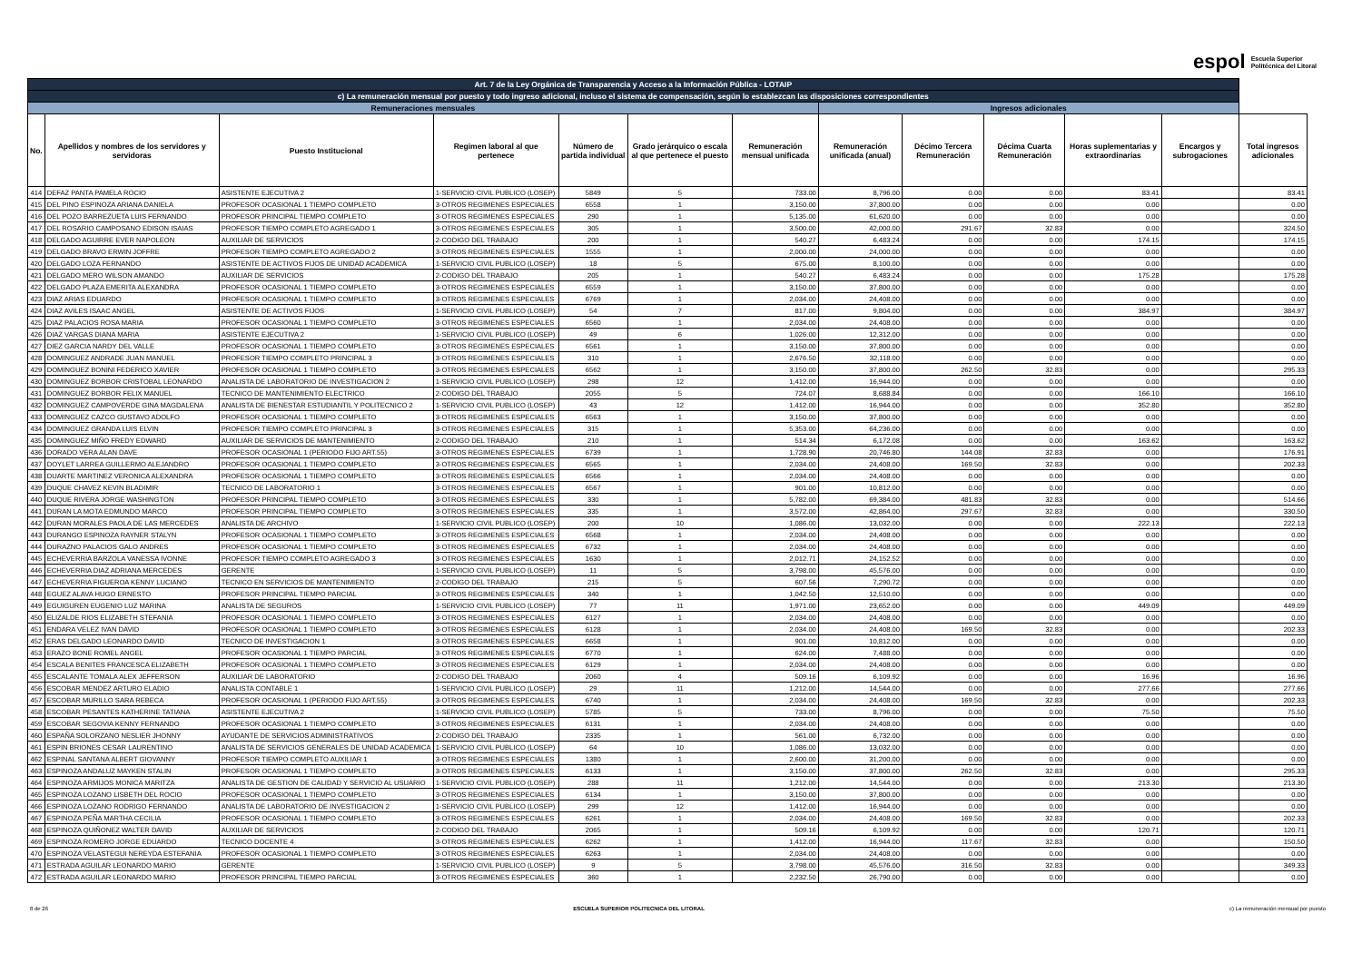espol Escuela Superior
Politécnica del Litoral
| Art. 7 de la Ley Orgánica de Transparencia y Acceso a la Información Pública - LOTAIP | | | | | | | | | | | | |
| c) La remuneración mensual por puesto y todo ingreso adicional, incluso el sistema de compensación, según lo establezcan las disposiciones correspondientes | | | | | | | | | | | | |
| Remuneraciones mensuales | | | | | | | Ingresos adicionales | | | | | |
| No. | Apellidos y nombres de los servidores y servidoras | Puesto Institucional | Regimen laboral al que pertenece | Número de partida individual | Grado jerárquico o escala al que pertenece el puesto | Remuneración mensual unificada | Remuneración unificada (anual) | Décimo Tercera Remuneración | Décima Cuarta Remuneración | Horas suplementarias y extraordinarias | Encargos y subrogaciones | Total ingresos adicionales |
| 414 | DEFAZ PANTA PAMELA ROCIO | ASISTENTE EJECUTIVA 2 | 1-SERVICIO CIVIL PUBLICO (LOSEP) | 5849 | 5 | 733.00 | 8,796.00 | 0.00 | 0.00 | 83.41 | | 83.41 |
| 415 | DEL PINO ESPINOZA ARIANA DANIELA | PROFESOR OCASIONAL 1 TIEMPO COMPLETO | 3-OTROS REGIMENES ESPECIALES | 6558 | 1 | 3,150.00 | 37,800.00 | 0.00 | 0.00 | 0.00 | | 0.00 |
| 416 | DEL POZO BARREZUETA LUIS FERNANDO | PROFESOR PRINCIPAL TIEMPO COMPLETO | 3-OTROS REGIMENES ESPECIALES | 290 | 1 | 5,135.00 | 61,620.00 | 0.00 | 0.00 | 0.00 | | 0.00 |
| 417 | DEL ROSARIO CAMPOSANO EDISON ISAIAS | PROFESOR TIEMPO COMPLETO AGREGADO 1 | 3-OTROS REGIMENES ESPECIALES | 305 | 1 | 3,500.00 | 42,000.00 | 291.67 | 32.83 | 0.00 | | 324.50 |
| 418 | DELGADO AGUIRRE EVER NAPOLEON | AUXILIAR DE SERVICIOS | 2-CODIGO DEL TRABAJO | 200 | 1 | 540.27 | 6,483.24 | 0.00 | 0.00 | 174.15 | | 174.15 |
| 419 | DELGADO BRAVO ERWIN JOFFRE | PROFESOR TIEMPO COMPLETO AGREGADO 2 | 3-OTROS REGIMENES ESPECIALES | 1555 | 1 | 2,000.00 | 24,000.00 | 0.00 | 0.00 | 0.00 | | 0.00 |
| 420 | DELGADO LOZA FERNANDO | ASISTENTE DE ACTIVOS FIJOS DE UNIDAD ACADEMICA | 1-SERVICIO CIVIL PUBLICO (LOSEP) | 18 | 5 | 675.00 | 8,100.00 | 0.00 | 0.00 | 0.00 | | 0.00 |
| 421 | DELGADO MERO WILSON AMANDO | AUXILIAR DE SERVICIOS | 2-CODIGO DEL TRABAJO | 205 | 1 | 540.27 | 6,483.24 | 0.00 | 0.00 | 175.28 | | 175.28 |
| 422 | DELGADO PLAZA EMERITA ALEXANDRA | PROFESOR OCASIONAL 1 TIEMPO COMPLETO | 3-OTROS REGIMENES ESPECIALES | 6559 | 1 | 3,150.00 | 37,800.00 | 0.00 | 0.00 | 0.00 | | 0.00 |
| 423 | DIAZ ARIAS EDUARDO | PROFESOR OCASIONAL 1 TIEMPO COMPLETO | 3-OTROS REGIMENES ESPECIALES | 6769 | 1 | 2,034.00 | 24,408.00 | 0.00 | 0.00 | 0.00 | | 0.00 |
| 424 | DIAZ AVILES ISAAC ANGEL | ASISTENTE DE ACTIVOS FIJOS | 1-SERVICIO CIVIL PUBLICO (LOSEP) | 54 | 7 | 817.00 | 9,804.00 | 0.00 | 0.00 | 384.97 | | 384.97 |
| 425 | DIAZ PALACIOS ROSA MARIA | PROFESOR OCASIONAL 1 TIEMPO COMPLETO | 3-OTROS REGIMENES ESPECIALES | 6560 | 1 | 2,034.00 | 24,408.00 | 0.00 | 0.00 | 0.00 | | 0.00 |
| 426 | DIAZ VARGAS DIANA MARIA | ASISTENTE EJECUTIVA 2 | 1-SERVICIO CIVIL PUBLICO (LOSEP) | 49 | 6 | 1,026.00 | 12,312.00 | 0.00 | 0.00 | 0.00 | | 0.00 |
| 427 | DIEZ GARCIA NARDY DEL VALLE | PROFESOR OCASIONAL 1 TIEMPO COMPLETO | 3-OTROS REGIMENES ESPECIALES | 6561 | 1 | 3,150.00 | 37,800.00 | 0.00 | 0.00 | 0.00 | | 0.00 |
| 428 | DOMINGUEZ ANDRADE JUAN MANUEL | PROFESOR TIEMPO COMPLETO PRINCIPAL 3 | 3-OTROS REGIMENES ESPECIALES | 310 | 1 | 2,676.50 | 32,118.00 | 0.00 | 0.00 | 0.00 | | 0.00 |
| 429 | DOMINGUEZ BONINI FEDERICO XAVIER | PROFESOR OCASIONAL 1 TIEMPO COMPLETO | 3-OTROS REGIMENES ESPECIALES | 6562 | 1 | 3,150.00 | 37,800.00 | 262.50 | 32.83 | 0.00 | | 295.33 |
| 430 | DOMINGUEZ BORBOR CRISTOBAL LEONARDO | ANALISTA DE LABORATORIO DE INVESTIGACION 2 | 1-SERVICIO CIVIL PUBLICO (LOSEP) | 298 | 12 | 1,412.00 | 16,944.00 | 0.00 | 0.00 | 0.00 | | 0.00 |
| 431 | DOMINGUEZ BORBOR FELIX MANUEL | TECNICO DE MANTENIMIENTO ELECTRICO | 2-CODIGO DEL TRABAJO | 2055 | 5 | 724.07 | 8,688.84 | 0.00 | 0.00 | 166.10 | | 166.10 |
| 432 | DOMINGUEZ CAMPOVERDE GINA MAGDALENA | ANALISTA DE BIENESTAR ESTUDIANTIL Y POLITECNICO 2 | 1-SERVICIO CIVIL PUBLICO (LOSEP) | 43 | 12 | 1,412.00 | 16,944.00 | 0.00 | 0.00 | 352.80 | | 352.80 |
| 433 | DOMINGUEZ CAZCO GUSTAVO ADOLFO | PROFESOR OCASIONAL 1 TIEMPO COMPLETO | 3-OTROS REGIMENES ESPECIALES | 6563 | 1 | 3,150.00 | 37,800.00 | 0.00 | 0.00 | 0.00 | | 0.00 |
| 434 | DOMINGUEZ GRANDA LUIS ELVIN | PROFESOR TIEMPO COMPLETO PRINCIPAL 3 | 3-OTROS REGIMENES ESPECIALES | 315 | 1 | 5,353.00 | 64,236.00 | 0.00 | 0.00 | 0.00 | | 0.00 |
| 435 | DOMINGUEZ MIÑO FREDY EDWARD | AUXILIAR DE SERVICIOS DE MANTENIMIENTO | 2-CODIGO DEL TRABAJO | 210 | 1 | 514.34 | 6,172.08 | 0.00 | 0.00 | 163.62 | | 163.62 |
| 436 | DORADO VERA ALAN DAVE | PROFESOR OCASIONAL 1 (PERIODO FIJO ART.55) | 3-OTROS REGIMENES ESPECIALES | 6739 | 1 | 1,728.90 | 20,746.80 | 144.08 | 32.83 | 0.00 | | 176.91 |
| 437 | DOYLET LARREA GUILLERMO ALEJANDRO | PROFESOR OCASIONAL 1 TIEMPO COMPLETO | 3-OTROS REGIMENES ESPECIALES | 6565 | 1 | 2,034.00 | 24,408.00 | 169.50 | 32.83 | 0.00 | | 202.33 |
| 438 | DUARTE MARTINEZ VERONICA ALEXANDRA | PROFESOR OCASIONAL 1 TIEMPO COMPLETO | 3-OTROS REGIMENES ESPECIALES | 6566 | 1 | 2,034.00 | 24,408.00 | 0.00 | 0.00 | 0.00 | | 0.00 |
| 439 | DUQUE CHAVEZ KEVIN BLADIMIR | TECNICO DE LABORATORIO 1 | 3-OTROS REGIMENES ESPECIALES | 6567 | 1 | 901.00 | 10,812.00 | 0.00 | 0.00 | 0.00 | | 0.00 |
| 440 | DUQUE RIVERA JORGE WASHINGTON | PROFESOR PRINCIPAL TIEMPO COMPLETO | 3-OTROS REGIMENES ESPECIALES | 330 | 1 | 5,782.00 | 69,384.00 | 481.83 | 32.83 | 0.00 | | 514.66 |
| 441 | DURAN LA MOTA EDMUNDO MARCO | PROFESOR PRINCIPAL TIEMPO COMPLETO | 3-OTROS REGIMENES ESPECIALES | 335 | 1 | 3,572.00 | 42,864.00 | 297.67 | 32.83 | 0.00 | | 330.50 |
| 442 | DURAN MORALES PAOLA DE LAS MERCEDES | ANALISTA DE ARCHIVO | 1-SERVICIO CIVIL PUBLICO (LOSEP) | 200 | 10 | 1,086.00 | 13,032.00 | 0.00 | 0.00 | 222.13 | | 222.13 |
| 443 | DURANGO ESPINOZA RAYNER STALYN | PROFESOR OCASIONAL 1 TIEMPO COMPLETO | 3-OTROS REGIMENES ESPECIALES | 6568 | 1 | 2,034.00 | 24,408.00 | 0.00 | 0.00 | 0.00 | | 0.00 |
| 444 | DURAZNO PALACIOS GALO ANDRES | PROFESOR OCASIONAL 1 TIEMPO COMPLETO | 3-OTROS REGIMENES ESPECIALES | 6732 | 1 | 2,034.00 | 24,408.00 | 0.00 | 0.00 | 0.00 | | 0.00 |
| 445 | ECHEVERRIA BARZOLA VANESSA IVONNE | PROFESOR TIEMPO COMPLETO AGREGADO 3 | 3-OTROS REGIMENES ESPECIALES | 1630 | 1 | 2,012.71 | 24,152.52 | 0.00 | 0.00 | 0.00 | | 0.00 |
| 446 | ECHEVERRIA DIAZ ADRIANA MERCEDES | GERENTE | 1-SERVICIO CIVIL PUBLICO (LOSEP) | 11 | 5 | 3,798.00 | 45,576.00 | 0.00 | 0.00 | 0.00 | | 0.00 |
| 447 | ECHEVERRIA FIGUEROA KENNY LUCIANO | TECNICO EN SERVICIOS DE MANTENIMIENTO | 2-CODIGO DEL TRABAJO | 215 | 5 | 607.56 | 7,290.72 | 0.00 | 0.00 | 0.00 | | 0.00 |
| 448 | EGUEZ ALAVA HUGO ERNESTO | PROFESOR PRINCIPAL TIEMPO PARCIAL | 3-OTROS REGIMENES ESPECIALES | 340 | 1 | 1,042.50 | 12,510.00 | 0.00 | 0.00 | 0.00 | | 0.00 |
| 449 | EGUIGUREN EUGENIO LUZ MARINA | ANALISTA DE SEGUROS | 1-SERVICIO CIVIL PUBLICO (LOSEP) | 77 | 11 | 1,971.00 | 23,652.00 | 0.00 | 0.00 | 449.09 | | 449.09 |
| 450 | ELIZALDE RIOS ELIZABETH STEFANIA | PROFESOR OCASIONAL 1 TIEMPO COMPLETO | 3-OTROS REGIMENES ESPECIALES | 6127 | 1 | 2,034.00 | 24,408.00 | 0.00 | 0.00 | 0.00 | | 0.00 |
| 451 | ENDARA VELEZ IVAN DAVID | PROFESOR OCASIONAL 1 TIEMPO COMPLETO | 3-OTROS REGIMENES ESPECIALES | 6128 | 1 | 2,034.00 | 24,408.00 | 169.50 | 32.83 | 0.00 | | 202.33 |
| 452 | ERAS DELGADO LEONARDO DAVID | TECNICO DE INVESTIGACION 1 | 3-OTROS REGIMENES ESPECIALES | 6658 | 1 | 901.00 | 10,812.00 | 0.00 | 0.00 | 0.00 | | 0.00 |
| 453 | ERAZO BONE ROMEL ANGEL | PROFESOR OCASIONAL 1 TIEMPO PARCIAL | 3-OTROS REGIMENES ESPECIALES | 6770 | 1 | 624.00 | 7,488.00 | 0.00 | 0.00 | 0.00 | | 0.00 |
| 454 | ESCALA BENITES FRANCESCA ELIZABETH | PROFESOR OCASIONAL 1 TIEMPO COMPLETO | 3-OTROS REGIMENES ESPECIALES | 6129 | 1 | 2,034.00 | 24,408.00 | 0.00 | 0.00 | 0.00 | | 0.00 |
| 455 | ESCALANTE TOMALA ALEX JEFFERSON | AUXILIAR DE LABORATORIO | 2-CODIGO DEL TRABAJO | 2060 | 4 | 509.16 | 6,109.92 | 0.00 | 0.00 | 16.96 | | 16.96 |
| 456 | ESCOBAR MENDEZ ARTURO ELADIO | ANALISTA CONTABLE 1 | 1-SERVICIO CIVIL PUBLICO (LOSEP) | 29 | 11 | 1,212.00 | 14,544.00 | 0.00 | 0.00 | 277.66 | | 277.66 |
| 457 | ESCOBAR MURILLO SARA REBECA | PROFESOR OCASIONAL 1 (PERIODO FIJO ART.55) | 3-OTROS REGIMENES ESPECIALES | 6740 | 1 | 2,034.00 | 24,408.00 | 169.50 | 32.83 | 0.00 | | 202.33 |
| 458 | ESCOBAR PESANTES KATHERINE TATIANA | ASISTENTE EJECUTIVA 2 | 1-SERVICIO CIVIL PUBLICO (LOSEP) | 5785 | 5 | 733.00 | 8,796.00 | 0.00 | 0.00 | 75.50 | | 75.50 |
| 459 | ESCOBAR SEGOVIA KENNY FERNANDO | PROFESOR OCASIONAL 1 TIEMPO COMPLETO | 3-OTROS REGIMENES ESPECIALES | 6131 | 1 | 2,034.00 | 24,408.00 | 0.00 | 0.00 | 0.00 | | 0.00 |
| 460 | ESPAÑA SOLORZANO NESLIER JHONNY | AYUDANTE DE SERVICIOS ADMINISTRATIVOS | 2-CODIGO DEL TRABAJO | 2335 | 1 | 561.00 | 6,732.00 | 0.00 | 0.00 | 0.00 | | 0.00 |
| 461 | ESPIN BRIONES CESAR LAURENTINO | ANALISTA DE SERVICIOS GENERALES DE UNIDAD ACADEMICA | 1-SERVICIO CIVIL PUBLICO (LOSEP) | 64 | 10 | 1,086.00 | 13,032.00 | 0.00 | 0.00 | 0.00 | | 0.00 |
| 462 | ESPINAL SANTANA ALBERT GIOVANNY | PROFESOR TIEMPO COMPLETO AUXILIAR 1 | 3-OTROS REGIMENES ESPECIALES | 1380 | 1 | 2,600.00 | 31,200.00 | 0.00 | 0.00 | 0.00 | | 0.00 |
| 463 | ESPINOZA ANDALUZ MAYKEN STALIN | PROFESOR OCASIONAL 1 TIEMPO COMPLETO | 3-OTROS REGIMENES ESPECIALES | 6133 | 1 | 3,150.00 | 37,800.00 | 262.50 | 32.83 | 0.00 | | 295.33 |
| 464 | ESPINOZA ARMIJOS MONICA MARITZA | ANALISTA DE GESTION DE CALIDAD Y SERVICIO AL USUARIO | 1-SERVICIO CIVIL PUBLICO (LOSEP) | 288 | 11 | 1,212.00 | 14,544.00 | 0.00 | 0.00 | 213.30 | | 213.30 |
| 465 | ESPINOZA LOZANO LISBETH DEL ROCIO | PROFESOR OCASIONAL 1 TIEMPO COMPLETO | 3-OTROS REGIMENES ESPECIALES | 6134 | 1 | 3,150.00 | 37,800.00 | 0.00 | 0.00 | 0.00 | | 0.00 |
| 466 | ESPINOZA LOZANO RODRIGO FERNANDO | ANALISTA DE LABORATORIO DE INVESTIGACION 2 | 1-SERVICIO CIVIL PUBLICO (LOSEP) | 299 | 12 | 1,412.00 | 16,944.00 | 0.00 | 0.00 | 0.00 | | 0.00 |
| 467 | ESPINOZA PEÑA MARTHA CECILIA | PROFESOR OCASIONAL 1 TIEMPO COMPLETO | 3-OTROS REGIMENES ESPECIALES | 6261 | 1 | 2,034.00 | 24,408.00 | 169.50 | 32.83 | 0.00 | | 202.33 |
| 468 | ESPINOZA QUIÑONEZ WALTER DAVID | AUXILIAR DE SERVICIOS | 2-CODIGO DEL TRABAJO | 2065 | 1 | 509.16 | 6,109.92 | 0.00 | 0.00 | 120.71 | | 120.71 |
| 469 | ESPINOZA ROMERO JORGE EDUARDO | TECNICO DOCENTE 4 | 3-OTROS REGIMENES ESPECIALES | 6262 | 1 | 1,412.00 | 16,944.00 | 117.67 | 32.83 | 0.00 | | 150.50 |
| 470 | ESPINOZA VELASTEGUI NEREYDA ESTEFANIA | PROFESOR OCASIONAL 1 TIEMPO COMPLETO | 3-OTROS REGIMENES ESPECIALES | 6263 | 1 | 2,034.00 | 24,408.00 | 0.00 | 0.00 | 0.00 | | 0.00 |
| 471 | ESTRADA AGUILAR LEONARDO MARIO | GERENTE | 1-SERVICIO CIVIL PUBLICO (LOSEP) | 9 | 5 | 3,798.00 | 45,576.00 | 316.50 | 32.83 | 0.00 | | 349.33 |
| 472 | ESTRADA AGUILAR LEONARDO MARIO | PROFESOR PRINCIPAL TIEMPO PARCIAL | 3-OTROS REGIMENES ESPECIALES | 360 | 1 | 2,232.50 | 26,790.00 | 0.00 | 0.00 | 0.00 | | 0.00 |
8 de 26 ESCUELA SUPERIOR POLITECNICA DEL LITORAL c) La remuneración mensual por puesto